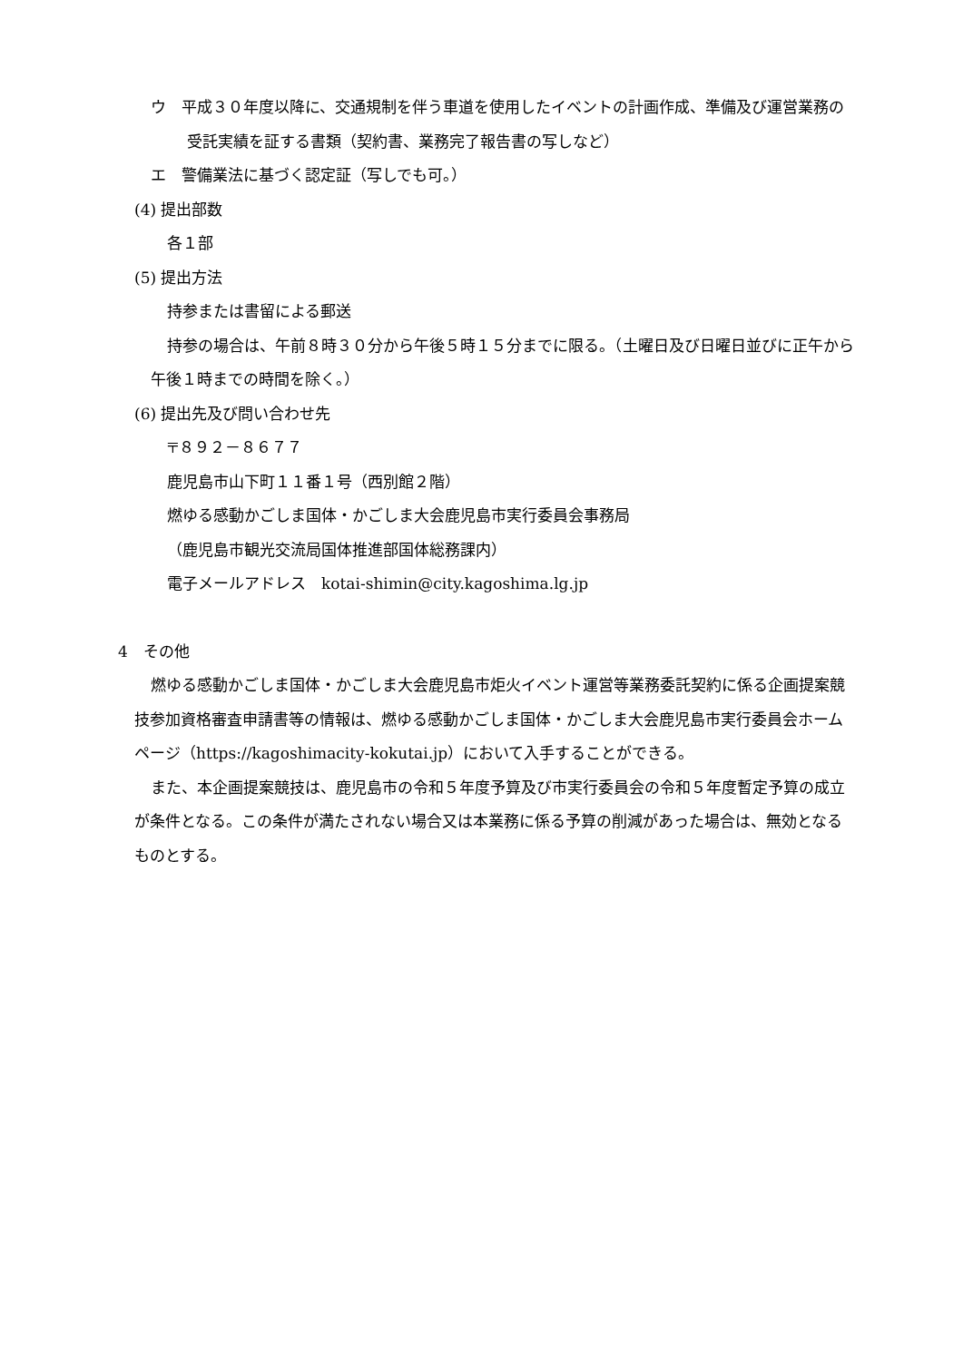ウ　平成３０年度以降に、交通規制を伴う車道を使用したイベントの計画作成、準備及び運営業務の受託実績を証する書類（契約書、業務完了報告書の写しなど）
エ　警備業法に基づく認定証（写しでも可。）
(4) 提出部数
各１部
(5) 提出方法
持参または書留による郵送
持参の場合は、午前８時３０分から午後５時１５分までに限る。（土曜日及び日曜日並びに正午から午後１時までの時間を除く。）
(6) 提出先及び問い合わせ先
〒８９２－８６７７
鹿児島市山下町１１番１号（西別館２階）
燃ゆる感動かごしま国体・かごしま大会鹿児島市実行委員会事務局
（鹿児島市観光交流局国体推進部国体総務課内）
電子メールアドレス　kotai-shimin@city.kagoshima.lg.jp
4　その他
燃ゆる感動かごしま国体・かごしま大会鹿児島市炬火イベント運営等業務委託契約に係る企画提案競技参加資格審査申請書等の情報は、燃ゆる感動かごしま国体・かごしま大会鹿児島市実行委員会ホームページ（https://kagoshimacity-kokutai.jp）において入手することができる。
また、本企画提案競技は、鹿児島市の令和５年度予算及び市実行委員会の令和５年度暫定予算の成立が条件となる。この条件が満たされない場合又は本業務に係る予算の削減があった場合は、無効となるものとする。